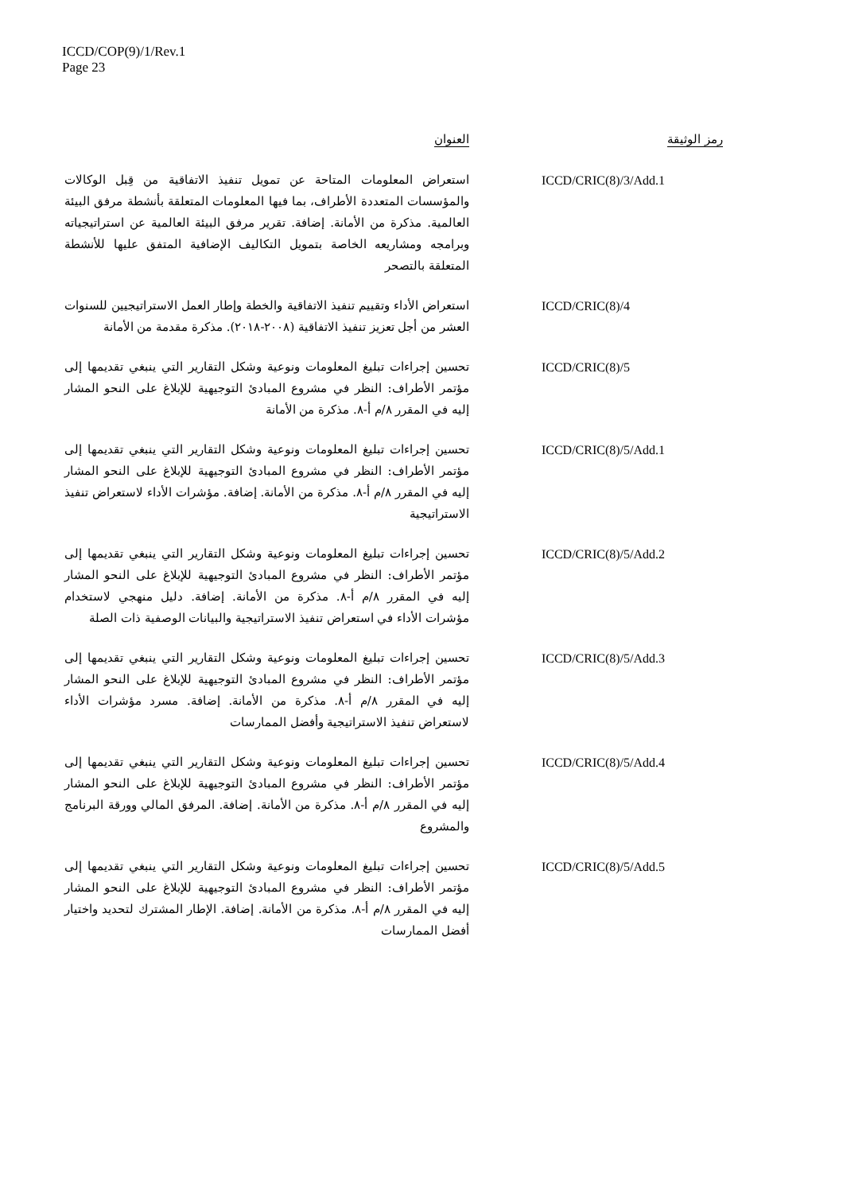ICCD/COP(9)/1/Rev.1
Page 23
| رمز الوثيقة | العنوان |
| --- | --- |
| ICCD/CRIC(8)/3/Add.1 | استعراض المعلومات المتاحة عن تمويل تنفيذ الاتفاقية من قِبل الوكالات والمؤسسات المتعددة الأطراف، بما فيها المعلومات المتعلقة بأنشطة مرفق البيئة العالمية. مذكرة من الأمانة. إضافة. تقرير مرفق البيئة العالمية عن استراتيجياته وبرامجه ومشاريعه الخاصة بتمويل التكاليف الإضافية المتفق عليها للأنشطة المتعلقة بالتصحر |
| ICCD/CRIC(8)/4 | استعراض الأداء وتقييم تنفيذ الاتفاقية والخطة وإطار العمل الاستراتيجيين للسنوات العشر من أجل تعزيز تنفيذ الاتفاقية (٢٠٠٨-٢٠١٨). مذكرة مقدمة من الأمانة |
| ICCD/CRIC(8)/5 | تحسين إجراءات تبليغ المعلومات ونوعية وشكل التقارير التي ينبغي تقديمها إلى مؤتمر الأطراف: النظر في مشروع المبادئ التوجيهية للإبلاغ على النحو المشار إليه في المقرر ٨/م أ-٨. مذكرة من الأمانة |
| ICCD/CRIC(8)/5/Add.1 | تحسين إجراءات تبليغ المعلومات ونوعية وشكل التقارير التي ينبغي تقديمها إلى مؤتمر الأطراف: النظر في مشروع المبادئ التوجيهية للإبلاغ على النحو المشار إليه في المقرر ٨/م أ-٨. مذكرة من الأمانة. إضافة. مؤشرات الأداء لاستعراض تنفيذ الاستراتيجية |
| ICCD/CRIC(8)/5/Add.2 | تحسين إجراءات تبليغ المعلومات ونوعية وشكل التقارير التي ينبغي تقديمها إلى مؤتمر الأطراف: النظر في مشروع المبادئ التوجيهية للإبلاغ على النحو المشار إليه في المقرر ٨/م أ-٨. مذكرة من الأمانة. إضافة. دليل منهجي لاستخدام مؤشرات الأداء في استعراض تنفيذ الاستراتيجية والبيانات الوصفية ذات الصلة |
| ICCD/CRIC(8)/5/Add.3 | تحسين إجراءات تبليغ المعلومات ونوعية وشكل التقارير التي ينبغي تقديمها إلى مؤتمر الأطراف: النظر في مشروع المبادئ التوجيهية للإبلاغ على النحو المشار إليه في المقرر ٨/م أ-٨. مذكرة من الأمانة. إضافة. مسرد مؤشرات الأداء لاستعراض تنفيذ الاستراتيجية وأفضل الممارسات |
| ICCD/CRIC(8)/5/Add.4 | تحسين إجراءات تبليغ المعلومات ونوعية وشكل التقارير التي ينبغي تقديمها إلى مؤتمر الأطراف: النظر في مشروع المبادئ التوجيهية للإبلاغ على النحو المشار إليه في المقرر ٨/م أ-٨. مذكرة من الأمانة. إضافة. المرفق المالي وورقة البرنامج والمشروع |
| ICCD/CRIC(8)/5/Add.5 | تحسين إجراءات تبليغ المعلومات ونوعية وشكل التقارير التي ينبغي تقديمها إلى مؤتمر الأطراف: النظر في مشروع المبادئ التوجيهية للإبلاغ على النحو المشار إليه في المقرر ٨/م أ-٨. مذكرة من الأمانة. إضافة. الإطار المشترك لتحديد واختيار أفضل الممارسات |